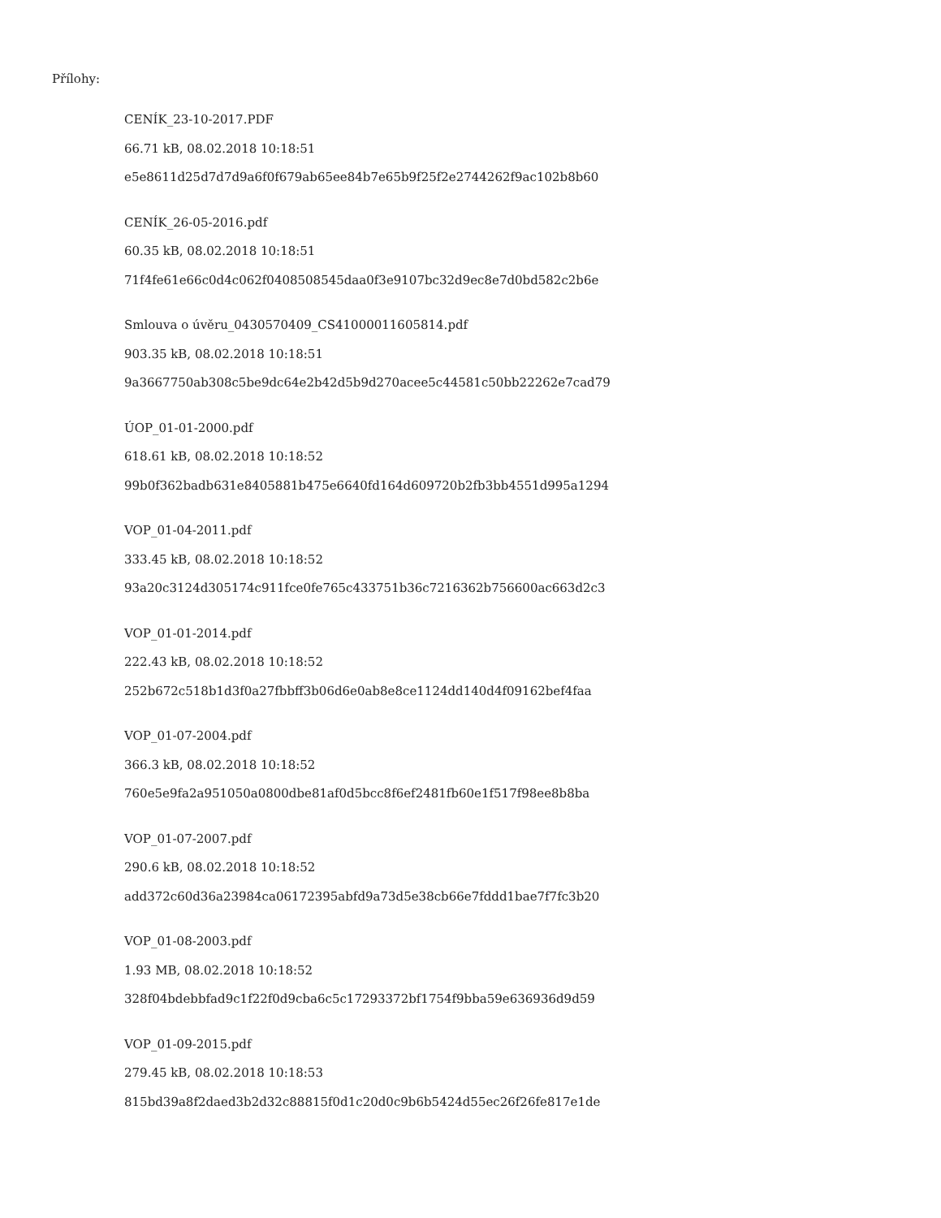Přílohy:
CENÍK_23-10-2017.PDF
66.71 kB, 08.02.2018 10:18:51
e5e8611d25d7d7d9a6f0f679ab65ee84b7e65b9f25f2e2744262f9ac102b8b60
CENÍK_26-05-2016.pdf
60.35 kB, 08.02.2018 10:18:51
71f4fe61e66c0d4c062f0408508545daa0f3e9107bc32d9ec8e7d0bd582c2b6e
Smlouva o úvěru_0430570409_CS41000011605814.pdf
903.35 kB, 08.02.2018 10:18:51
9a3667750ab308c5be9dc64e2b42d5b9d270acee5c44581c50bb22262e7cad79
ÚOP_01-01-2000.pdf
618.61 kB, 08.02.2018 10:18:52
99b0f362badb631e8405881b475e6640fd164d609720b2fb3bb4551d995a1294
VOP_01-04-2011.pdf
333.45 kB, 08.02.2018 10:18:52
93a20c3124d305174c911fce0fe765c433751b36c7216362b756600ac663d2c3
VOP_01-01-2014.pdf
222.43 kB, 08.02.2018 10:18:52
252b672c518b1d3f0a27fbbff3b06d6e0ab8e8ce1124dd140d4f09162bef4faa
VOP_01-07-2004.pdf
366.3 kB, 08.02.2018 10:18:52
760e5e9fa2a951050a0800dbe81af0d5bcc8f6ef2481fb60e1f517f98ee8b8ba
VOP_01-07-2007.pdf
290.6 kB, 08.02.2018 10:18:52
add372c60d36a23984ca06172395abfd9a73d5e38cb66e7fddd1bae7f7fc3b20
VOP_01-08-2003.pdf
1.93 MB, 08.02.2018 10:18:52
328f04bdebbfad9c1f22f0d9cba6c5c17293372bf1754f9bba59e636936d9d59
VOP_01-09-2015.pdf
279.45 kB, 08.02.2018 10:18:53
815bd39a8f2daed3b2d32c88815f0d1c20d0c9b6b5424d55ec26f26fe817e1de